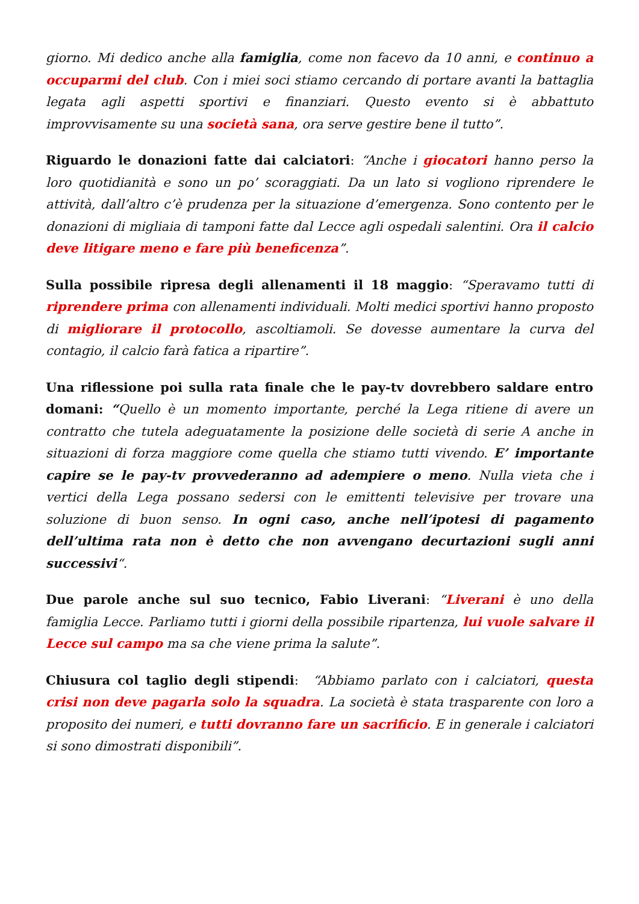giorno. Mi dedico anche alla famiglia, come non facevo da 10 anni, e continuo a occuparmi del club. Con i miei soci stiamo cercando di portare avanti la battaglia legata agli aspetti sportivi e finanziari. Questo evento si è abbattuto improvvisamente su una società sana, ora serve gestire bene il tutto”.
Riguardo le donazioni fatte dai calciatori: “Anche i giocatori hanno perso la loro quotidianità e sono un po’ scoraggiati. Da un lato si vogliono riprendere le attività, dall’altro c’è prudenza per la situazione d’emergenza. Sono contento per le donazioni di migliaia di tamponi fatte dal Lecce agli ospedali salentini. Ora il calcio deve litigare meno e fare più beneficenza”.
Sulla possibile ripresa degli allenamenti il 18 maggio: “Speravamo tutti di riprendere prima con allenamenti individuali. Molti medici sportivi hanno proposto di migliorare il protocollo, ascoltiamoli. Se dovesse aumentare la curva del contagio, il calcio farà fatica a ripartire”.
Una riflessione poi sulla rata finale che le pay-tv dovrebbero saldare entro domani: “Quello è un momento importante, perché la Lega ritiene di avere un contratto che tutela adeguatamente la posizione delle società di serie A anche in situazioni di forza maggiore come quella che stiamo tutti vivendo. E’ importante capire se le pay-tv provvederanno ad adempiere o meno. Nulla vieta che i vertici della Lega possano sedersi con le emittenti televisive per trovare una soluzione di buon senso. In ogni caso, anche nell’ipotesi di pagamento dell’ultima rata non è detto che non avvengano decurtazioni sugli anni successivi“.
Due parole anche sul suo tecnico, Fabio Liverani: “Liverani è uno della famiglia Lecce. Parliamo tutti i giorni della possibile ripartenza, lui vuole salvare il Lecce sul campo ma sa che viene prima la salute”.
Chiusura col taglio degli stipendi: “Abbiamo parlato con i calciatori, questa crisi non deve pagarla solo la squadra. La società è stata trasparente con loro a proposito dei numeri, e tutti dovranno fare un sacrificio. E in generale i calciatori si sono dimostrati disponibili”.